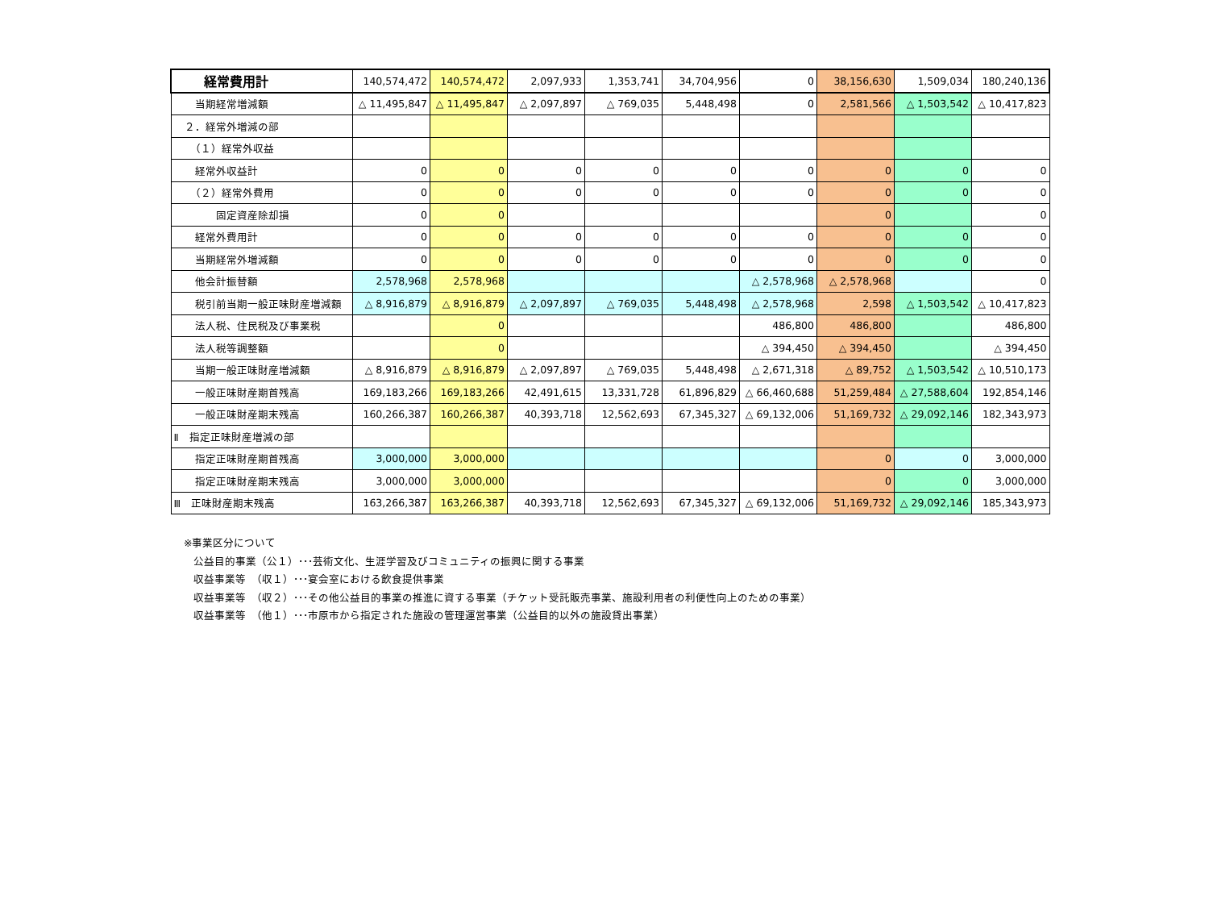| 経常費用計 | 140,574,472 | 140,574,472 | 2,097,933 | 1,353,741 | 34,704,956 | 0 | 38,156,630 | 1,509,034 | 180,240,136 |
| 当期経常増減額 | △ 11,495,847 | △ 11,495,847 | △ 2,097,897 | △ 769,035 | 5,448,498 | 0 | 2,581,566 | △ 1,503,542 | △ 10,417,823 |
| ２．経常外増減の部 | | | | | | | | | |
| （１）経常外収益 | | | | | | | | | |
| 経常外収益計 | 0 | 0 | 0 | 0 | 0 | 0 | 0 | 0 | 0 |
| （２）経常外費用 | 0 | 0 | 0 | 0 | 0 | 0 | 0 | 0 | 0 |
| 固定資産除却損 | 0 | 0 | | | | | 0 | | 0 |
| 経常外費用計 | 0 | 0 | 0 | 0 | 0 | 0 | 0 | 0 | 0 |
| 当期経常外増減額 | 0 | 0 | 0 | 0 | 0 | 0 | 0 | 0 | 0 |
| 他会計振替額 | 2,578,968 | 2,578,968 | | | | △ 2,578,968 | △ 2,578,968 | | 0 |
| 税引前当期一般正味財産増減額 | △ 8,916,879 | △ 8,916,879 | △ 2,097,897 | △ 769,035 | 5,448,498 | △ 2,578,968 | 2,598 | △ 1,503,542 | △ 10,417,823 |
| 法人税、住民税及び事業税 | | 0 | | | | 486,800 | 486,800 | | 486,800 |
| 法人税等調整額 | | 0 | | | | △ 394,450 | △ 394,450 | | △ 394,450 |
| 当期一般正味財産増減額 | △ 8,916,879 | △ 8,916,879 | △ 2,097,897 | △ 769,035 | 5,448,498 | △ 2,671,318 | △ 89,752 | △ 1,503,542 | △ 10,510,173 |
| 一般正味財産期首残高 | 169,183,266 | 169,183,266 | 42,491,615 | 13,331,728 | 61,896,829 | △ 66,460,688 | 51,259,484 | △ 27,588,604 | 192,854,146 |
| 一般正味財産期末残高 | 160,266,387 | 160,266,387 | 40,393,718 | 12,562,693 | 67,345,327 | △ 69,132,006 | 51,169,732 | △ 29,092,146 | 182,343,973 |
| Ⅱ 指定正味財産増減の部 | | | | | | | | | |
| 指定正味財産期首残高 | 3,000,000 | 3,000,000 | | | | | 0 | 0 | 3,000,000 |
| 指定正味財産期末残高 | 3,000,000 | 3,000,000 | | | | | 0 | 0 | 3,000,000 |
| Ⅲ 正味財産期末残高 | 163,266,387 | 163,266,387 | 40,393,718 | 12,562,693 | 67,345,327 | △ 69,132,006 | 51,169,732 | △ 29,092,146 | 185,343,973 |
※事業区分について
公益目的事業（公１）･･･芸術文化、生涯学習及びコミュニティの振興に関する事業
収益事業等　（収１）･･･宴会室における飲食提供事業
収益事業等　（収２）･･･その他公益目的事業の推進に資する事業（チケット受託販売事業、施設利用者の利便性向上のための事業）
収益事業等　（他１）･･･市原市から指定された施設の管理運営事業（公益目的以外の施設貸出事業）